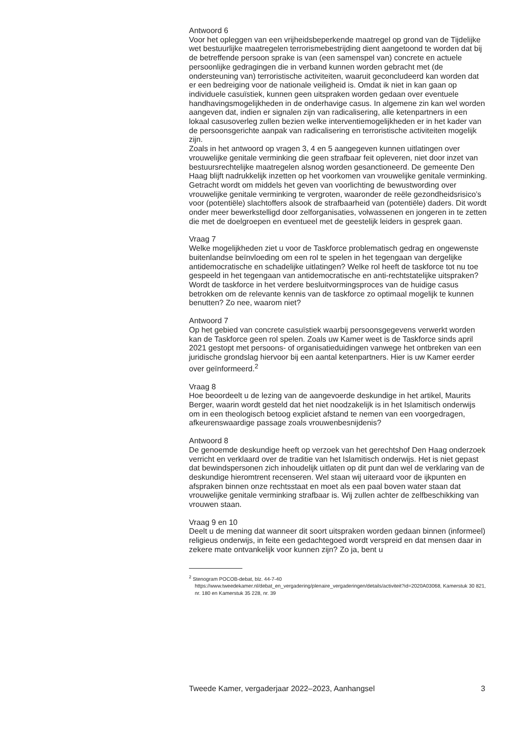Antwoord 6
Voor het opleggen van een vrijheidsbeperkende maatregel op grond van de Tijdelijke wet bestuurlijke maatregelen terrorismebestrijding dient aangetoond te worden dat bij de betreffende persoon sprake is van (een samenspel van) concrete en actuele persoonlijke gedragingen die in verband kunnen worden gebracht met (de ondersteuning van) terroristische activiteiten, waaruit geconcludeerd kan worden dat er een bedreiging voor de nationale veiligheid is. Omdat ik niet in kan gaan op individuele casuïstiek, kunnen geen uitspraken worden gedaan over eventuele handhavingsmogelijkheden in de onderhavige casus. In algemene zin kan wel worden aangeven dat, indien er signalen zijn van radicalisering, alle ketenpartners in een lokaal casusoverleg zullen bezien welke interventiemogelijkheden er in het kader van de persoonsgerichte aanpak van radicalisering en terroristische activiteiten mogelijk zijn.
Zoals in het antwoord op vragen 3, 4 en 5 aangegeven kunnen uitlatingen over vrouwelijke genitale verminking die geen strafbaar feit opleveren, niet door inzet van bestuursrechtelijke maatregelen alsnog worden gesanctioneerd. De gemeente Den Haag blijft nadrukkelijk inzetten op het voorkomen van vrouwelijke genitale verminking. Getracht wordt om middels het geven van voorlichting de bewustwording over vrouwelijke genitale verminking te vergroten, waaronder de reële gezondheidsrisico’s voor (potentiële) slachtoffers alsook de strafbaarheid van (potentiële) daders. Dit wordt onder meer bewerkstelligd door zelforganisaties, volwassenen en jongeren in te zetten die met de doelgroepen en eventueel met de geestelijk leiders in gesprek gaan.
Vraag 7
Welke mogelijkheden ziet u voor de Taskforce problematisch gedrag en ongewenste buitenlandse beïnvloeding om een rol te spelen in het tegengaan van dergelijke antidemocratische en schadelijke uitlatingen? Welke rol heeft de taskforce tot nu toe gespeeld in het tegengaan van antidemocratische en anti-rechtstatelijke uitspraken? Wordt de taskforce in het verdere besluitvormingsproces van de huidige casus betrokken om de relevante kennis van de taskforce zo optimaal mogelijk te kunnen benutten? Zo nee, waarom niet?
Antwoord 7
Op het gebied van concrete casuïstiek waarbij persoonsgegevens verwerkt worden kan de Taskforce geen rol spelen. Zoals uw Kamer weet is de Taskforce sinds april 2021 gestopt met persoons- of organisatieduidingen vanwege het ontbreken van een juridische grondslag hiervoor bij een aantal ketenpartners. Hier is uw Kamer eerder over geïnformeerd.<sup>2</sup>
Vraag 8
Hoe beoordeelt u de lezing van de aangevoerde deskundige in het artikel, Maurits Berger, waarin wordt gesteld dat het niet noodzakelijk is in het Islamitisch onderwijs om in een theologisch betoog expliciet afstand te nemen van een voorgedragen, afkeurenswaardige passage zoals vrouwenbesnijdenis?
Antwoord 8
De genoemde deskundige heeft op verzoek van het gerechtshof Den Haag onderzoek verricht en verklaard over de traditie van het Islamitisch onderwijs. Het is niet gepast dat bewindspersonen zich inhoudelijk uitlaten op dit punt dan wel de verklaring van de deskundige hieromtrent recenseren. Wel staan wij uiteraard voor de ijkpunten en afspraken binnen onze rechtsstaat en moet als een paal boven water staan dat vrouwelijke genitale verminking strafbaar is. Wij zullen achter de zelfbeschikking van vrouwen staan.
Vraag 9 en 10
Deelt u de mening dat wanneer dit soort uitspraken worden gedaan binnen (informeel) religieus onderwijs, in feite een gedachtegoed wordt verspreid en dat mensen daar in zekere mate ontvankelijk voor kunnen zijn? Zo ja, bent u
<sup>2</sup> Stenogram POCOB-debat, blz. 44-7-40 https://www.tweedekamer.nl/debat_en_vergadering/plenaire_vergaderingen/details/activiteit?id=2020A03068, Kamerstuk 30 821, nr. 180 en Kamerstuk 35 228, nr. 39
Tweede Kamer, vergaderjaar 2022–2023, Aanhangsel 3